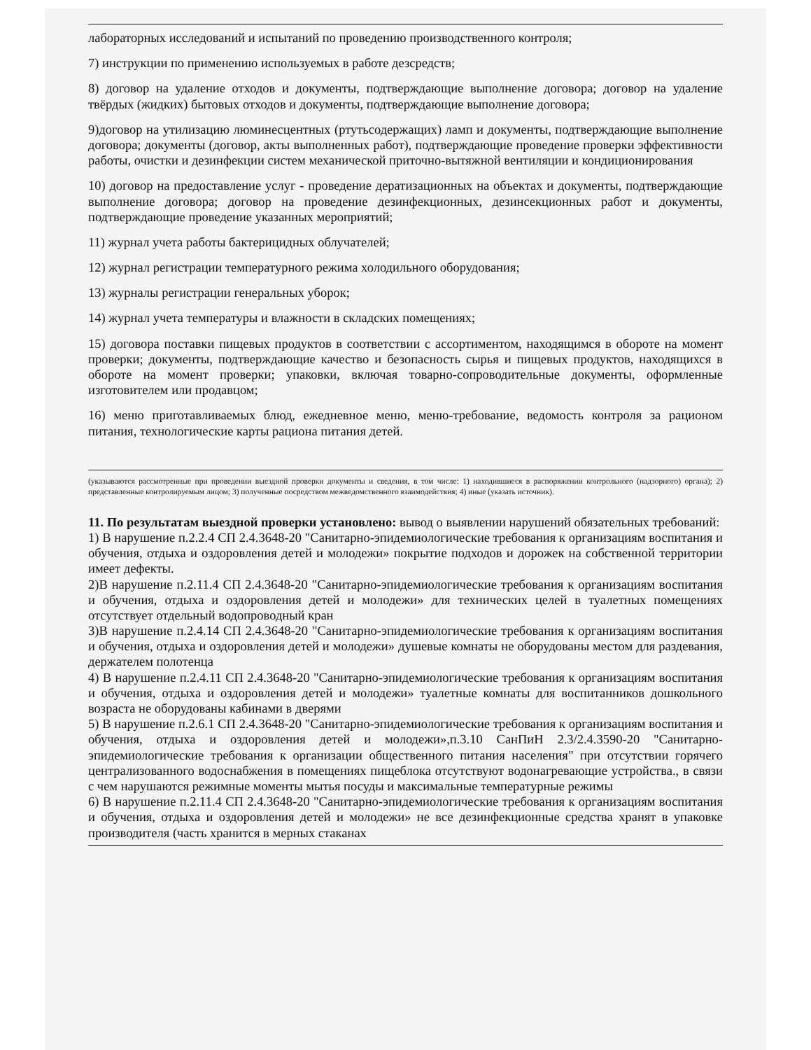лабораторных исследований и испытаний по проведению производственного контроля;
7) инструкции по применению используемых в работе дезсредств;
8) договор на удаление отходов и документы, подтверждающие выполнение договора; договор на удаление твёрдых (жидких) бытовых отходов и документы, подтверждающие выполнение договора;
9)договор на утилизацию люминесцентных (ртутьсодержащих) ламп и документы, подтверждающие выполнение договора; документы (договор, акты выполненных работ), подтверждающие проведение проверки эффективности работы, очистки и дезинфекции систем механической приточно-вытяжной вентиляции и кондиционирования
10) договор на предоставление услуг - проведение дератизационных на объектах и документы, подтверждающие выполнение договора; договор на проведение дезинфекционных, дезинсекционных работ и документы, подтверждающие проведение указанных мероприятий;
11) журнал учета работы бактерицидных облучателей;
12) журнал регистрации температурного режима холодильного оборудования;
13) журналы регистрации генеральных уборок;
14) журнал учета температуры и влажности в складских помещениях;
15) договора поставки пищевых продуктов в соответствии с ассортиментом, находящимся в обороте на момент проверки; документы, подтверждающие качество и безопасность сырья и пищевых продуктов, находящихся в обороте на момент проверки; упаковки, включая товарно-сопроводительные документы, оформленные изготовителем или продавцом;
16) меню приготавливаемых блюд, ежедневное меню, меню-требование, ведомость контроля за рационом питания, технологические карты рациона питания детей.
(указываются рассмотренные при проведении выездной проверки документы и сведения, в том числе: 1) находившиеся в распоряжении контрольного (надзорного) органа); 2) представленные контролируемым лицом; 3) полученные посредством межведомственного взаимодействия; 4) иные (указать источник).
11. По результатам выездной проверки установлено: вывод о выявлении нарушений обязательных требований:
1) В нарушение п.2.2.4 СП 2.4.3648-20 "Санитарно-эпидемиологические требования к организациям воспитания и обучения, отдыха и оздоровления детей и молодежи» покрытие подходов и дорожек на собственной территории имеет дефекты.
2)В нарушение п.2.11.4 СП 2.4.3648-20 "Санитарно-эпидемиологические требования к организациям воспитания и обучения, отдыха и оздоровления детей и молодежи» для технических целей в туалетных помещениях отсутствует отдельный водопроводный кран
3)В нарушение п.2.4.14 СП 2.4.3648-20 "Санитарно-эпидемиологические требования к организациям воспитания и обучения, отдыха и оздоровления детей и молодежи» душевые комнаты не оборудованы местом для раздевания, держателем полотенца
4) В нарушение п.2.4.11 СП 2.4.3648-20 "Санитарно-эпидемиологические требования к организациям воспитания и обучения, отдыха и оздоровления детей и молодежи» туалетные комнаты для воспитанников дошкольного возраста не оборудованы кабинами в дверями
5) В нарушение п.2.6.1 СП 2.4.3648-20 "Санитарно-эпидемиологические требования к организациям воспитания и обучения, отдыха и оздоровления детей и молодежи»,п.3.10 СанПиН 2.3/2.4.3590-20 "Санитарно-эпидемиологические требования к организации общественного питания населения" при отсутствии горячего централизованного водоснабжения в помещениях пищеблока отсутствуют водонагревающие устройства., в связи с чем нарушаются режимные моменты мытья посуды и максимальные температурные режимы
6) В нарушение п.2.11.4 СП 2.4.3648-20 "Санитарно-эпидемиологические требования к организациям воспитания и обучения, отдыха и оздоровления детей и молодежи» не все дезинфекционные средства хранят в упаковке производителя (часть хранится в мерных стаканах